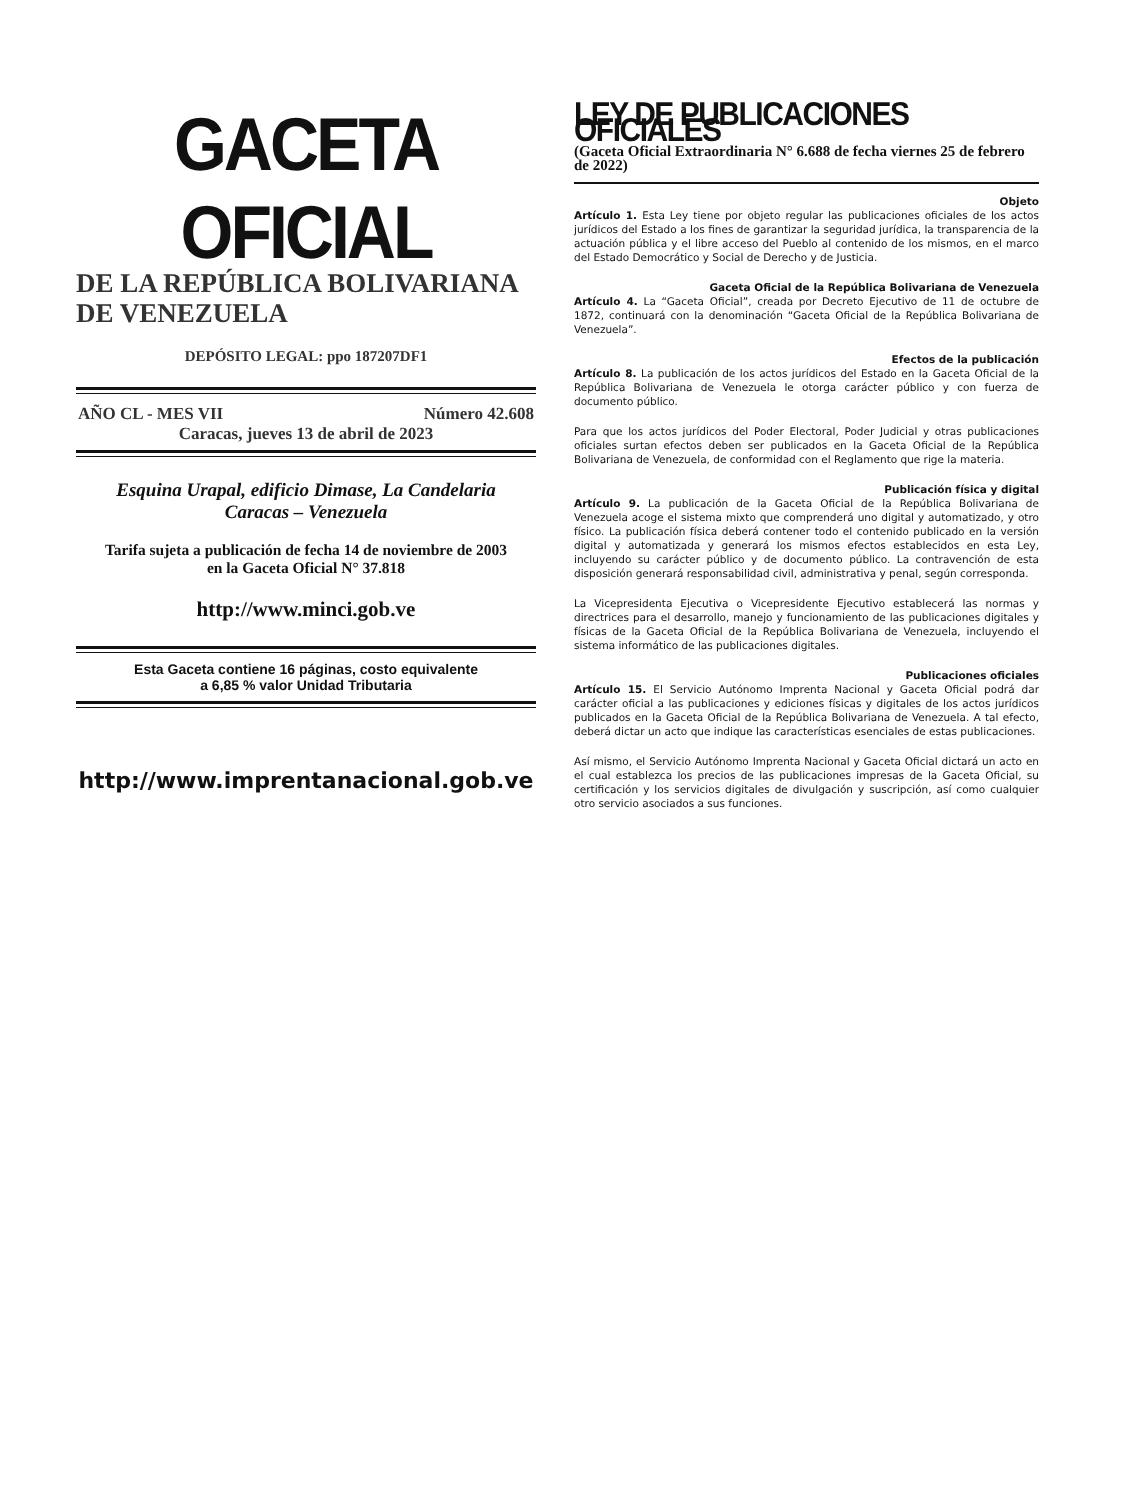GACETA OFICIAL
DE LA REPÚBLICA BOLIVARIANA
DE VENEZUELA
DEPÓSITO LEGAL: ppo 187207DF1
AÑO CL - MES VII Número 42.608
Caracas, jueves 13 de abril de 2023
Esquina Urapal, edificio Dimase, La Candelaria
Caracas – Venezuela
Tarifa sujeta a publicación de fecha 14 de noviembre de 2003
en la Gaceta Oficial N° 37.818
http://www.minci.gob.ve
Esta Gaceta contiene 16 páginas, costo equivalente
a 6,85 % valor Unidad Tributaria
http://www.imprentanacional.gob.ve
LEY DE PUBLICACIONES OFICIALES
(Gaceta Oficial Extraordinaria N° 6.688 de fecha viernes 25 de febrero de 2022)
Objeto
Artículo 1. Esta Ley tiene por objeto regular las publicaciones oficiales de los actos jurídicos del Estado a los fines de garantizar la seguridad jurídica, la transparencia de la actuación pública y el libre acceso del Pueblo al contenido de los mismos, en el marco del Estado Democrático y Social de Derecho y de Justicia.
Gaceta Oficial de la República Bolivariana de Venezuela
Artículo 4. La “Gaceta Oficial”, creada por Decreto Ejecutivo de 11 de octubre de 1872, continuará con la denominación “Gaceta Oficial de la República Bolivariana de Venezuela”.
Efectos de la publicación
Artículo 8. La publicación de los actos jurídicos del Estado en la Gaceta Oficial de la República Bolivariana de Venezuela le otorga carácter público y con fuerza de documento público.
Para que los actos jurídicos del Poder Electoral, Poder Judicial y otras publicaciones oficiales surtan efectos deben ser publicados en la Gaceta Oficial de la República Bolivariana de Venezuela, de conformidad con el Reglamento que rige la materia.
Publicación física y digital
Artículo 9. La publicación de la Gaceta Oficial de la República Bolivariana de Venezuela acoge el sistema mixto que comprenderá uno digital y automatizado, y otro físico. La publicación física deberá contener todo el contenido publicado en la versión digital y automatizada y generará los mismos efectos establecidos en esta Ley, incluyendo su carácter público y de documento público. La contravención de esta disposición generará responsabilidad civil, administrativa y penal, según corresponda.
La Vicepresidenta Ejecutiva o Vicepresidente Ejecutivo establecerá las normas y directrices para el desarrollo, manejo y funcionamiento de las publicaciones digitales y físicas de la Gaceta Oficial de la República Bolivariana de Venezuela, incluyendo el sistema informático de las publicaciones digitales.
Publicaciones oficiales
Artículo 15. El Servicio Autónomo Imprenta Nacional y Gaceta Oficial podrá dar carácter oficial a las publicaciones y ediciones físicas y digitales de los actos jurídicos publicados en la Gaceta Oficial de la República Bolivariana de Venezuela. A tal efecto, deberá dictar un acto que indique las características esenciales de estas publicaciones.
Así mismo, el Servicio Autónomo Imprenta Nacional y Gaceta Oficial dictará un acto en el cual establezca los precios de las publicaciones impresas de la Gaceta Oficial, su certificación y los servicios digitales de divulgación y suscripción, así como cualquier otro servicio asociados a sus funciones.